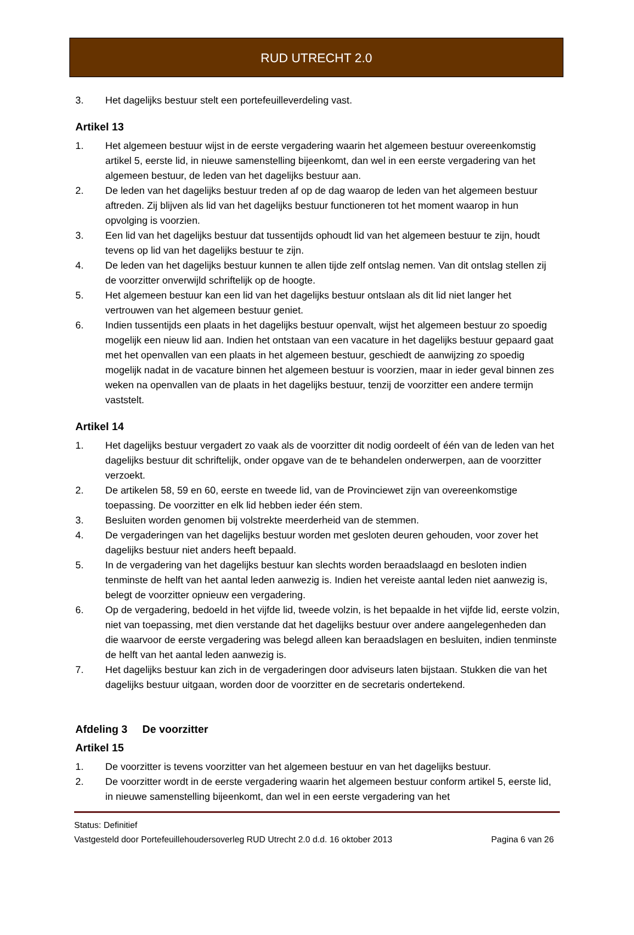RUD UTRECHT 2.0
3. Het dagelijks bestuur stelt een portefeuilleverdeling vast.
Artikel 13
1. Het algemeen bestuur wijst in de eerste vergadering waarin het algemeen bestuur overeenkomstig artikel 5, eerste lid, in nieuwe samenstelling bijeenkomt, dan wel in een eerste vergadering van het algemeen bestuur, de leden van het dagelijks bestuur aan.
2. De leden van het dagelijks bestuur treden af op de dag waarop de leden van het algemeen bestuur aftreden. Zij blijven als lid van het dagelijks bestuur functioneren tot het moment waarop in hun opvolging is voorzien.
3. Een lid van het dagelijks bestuur dat tussentijds ophoudt lid van het algemeen bestuur te zijn, houdt tevens op lid van het dagelijks bestuur te zijn.
4. De leden van het dagelijks bestuur kunnen te allen tijde zelf ontslag nemen. Van dit ontslag stellen zij de voorzitter onverwijld schriftelijk op de hoogte.
5. Het algemeen bestuur kan een lid van het dagelijks bestuur ontslaan als dit lid niet langer het vertrouwen van het algemeen bestuur geniet.
6. Indien tussentijds een plaats in het dagelijks bestuur openvalt, wijst het algemeen bestuur zo spoedig mogelijk een nieuw lid aan. Indien het ontstaan van een vacature in het dagelijks bestuur gepaard gaat met het openvallen van een plaats in het algemeen bestuur, geschiedt de aanwijzing zo spoedig mogelijk nadat in de vacature binnen het algemeen bestuur is voorzien, maar in ieder geval binnen zes weken na openvallen van de plaats in het dagelijks bestuur, tenzij de voorzitter een andere termijn vaststelt.
Artikel 14
1. Het dagelijks bestuur vergadert zo vaak als de voorzitter dit nodig oordeelt of één van de leden van het dagelijks bestuur dit schriftelijk, onder opgave van de te behandelen onderwerpen, aan de voorzitter verzoekt.
2. De artikelen 58, 59 en 60, eerste en tweede lid, van de Provinciewet zijn van overeenkomstige toepassing. De voorzitter en elk lid hebben ieder één stem.
3. Besluiten worden genomen bij volstrekte meerderheid van de stemmen.
4. De vergaderingen van het dagelijks bestuur worden met gesloten deuren gehouden, voor zover het dagelijks bestuur niet anders heeft bepaald.
5. In de vergadering van het dagelijks bestuur kan slechts worden beraadslaagd en besloten indien tenminste de helft van het aantal leden aanwezig is. Indien het vereiste aantal leden niet aanwezig is, belegt de voorzitter opnieuw een vergadering.
6. Op de vergadering, bedoeld in het vijfde lid, tweede volzin, is het bepaalde in het vijfde lid, eerste volzin, niet van toepassing, met dien verstande dat het dagelijks bestuur over andere aangelegenheden dan die waarvoor de eerste vergadering was belegd alleen kan beraadslagen en besluiten, indien tenminste de helft van het aantal leden aanwezig is.
7. Het dagelijks bestuur kan zich in de vergaderingen door adviseurs laten bijstaan. Stukken die van het dagelijks bestuur uitgaan, worden door de voorzitter en de secretaris ondertekend.
Afdeling 3 De voorzitter
Artikel 15
1. De voorzitter is tevens voorzitter van het algemeen bestuur en van het dagelijks bestuur.
2. De voorzitter wordt in de eerste vergadering waarin het algemeen bestuur conform artikel 5, eerste lid, in nieuwe samenstelling bijeenkomt, dan wel in een eerste vergadering van het
Status: Definitief
Vastgesteld door Portefeuillehoudersoverleg RUD Utrecht 2.0 d.d. 16 oktober 2013 Pagina 6 van 26